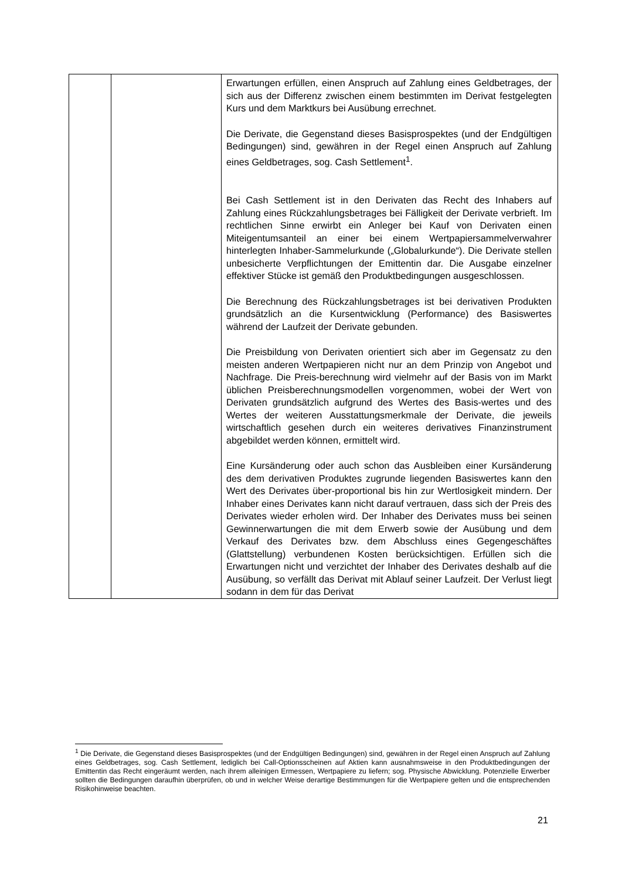| | | Erwartungen erfüllen, einen Anspruch auf Zahlung eines Geldbetrages, der sich aus der Differenz zwischen einem bestimmten im Derivat festgelegten Kurs und dem Marktkurs bei Ausübung errechnet. Die Derivate, die Gegenstand dieses Basisprospektes (und der Endgültigen Bedingungen) sind, gewähren in der Regel einen Anspruch auf Zahlung eines Geldbetrages, sog. Cash Settlement<sup>1</sup>. Bei Cash Settlement ist in den Derivaten das Recht des Inhabers auf Zahlung eines Rückzahlungsbetrages bei Fälligkeit der Derivate verbrieft. Im rechtlichen Sinne erwirbt ein Anleger bei Kauf von Derivaten einen Miteigentumsanteil an einer bei einem Wertpapiersammelverwahrer hinterlegten Inhaber-Sammelurkunde („Globalurkunde“). Die Derivate stellen unbesicherte Verpflichtungen der Emittentin dar. Die Ausgabe einzelner effektiver Stücke ist gemäß den Produktbedingungen ausgeschlossen. Die Berechnung des Rückzahlungsbetrages ist bei derivativen Produkten grundsätzlich an die Kursentwicklung (Performance) des Basiswertes während der Laufzeit der Derivate gebunden. Die Preisbildung von Derivaten orientiert sich aber im Gegensatz zu den meisten anderen Wertpapieren nicht nur an dem Prinzip von Angebot und Nachfrage. Die Preis-berechnung wird vielmehr auf der Basis von im Markt üblichen Preisberechnungsmodellen vorgenommen, wobei der Wert von Derivaten grundsätzlich aufgrund des Wertes des Basis-wertes und des Wertes der weiteren Ausstattungsmerkmale der Derivate, die jeweils wirtschaftlich gesehen durch ein weiteres derivatives Finanzinstrument abgebildet werden können, ermittelt wird. Eine Kursänderung oder auch schon das Ausbleiben einer Kursänderung des dem derivativen Produktes zugrunde liegenden Basiswertes kann den Wert des Derivates über-proportional bis hin zur Wertlosigkeit mindern. Der Inhaber eines Derivates kann nicht darauf vertrauen, dass sich der Preis des Derivates wieder erholen wird. Der Inhaber des Derivates muss bei seinen Gewinnerwartungen die mit dem Erwerb sowie der Ausübung und dem Verkauf des Derivates bzw. dem Abschluss eines Gegengeschäftes (Glattstellung) verbundenen Kosten berücksichtigen. Erfüllen sich die Erwartungen nicht und verzichtet der Inhaber des Derivates deshalb auf die Ausübung, so verfällt das Derivat mit Ablauf seiner Laufzeit. Der Verlust liegt sodann in dem für das Derivat |
<sup>1</sup> Die Derivate, die Gegenstand dieses Basisprospektes (und der Endgültigen Bedingungen) sind, gewähren in der Regel einen Anspruch auf Zahlung eines Geldbetrages, sog. Cash Settlement, lediglich bei Call-Optionsscheinen auf Aktien kann ausnahmsweise in den Produktbedingungen der Emittentin das Recht eingeräumt werden, nach ihrem alleinigen Ermessen, Wertpapiere zu liefern; sog. Physische Abwicklung. Potenzielle Erwerber sollten die Bedingungen daraufhin überprüfen, ob und in welcher Weise derartige Bestimmungen für die Wertpapiere gelten und die entsprechenden Risikohinweise beachten.
21